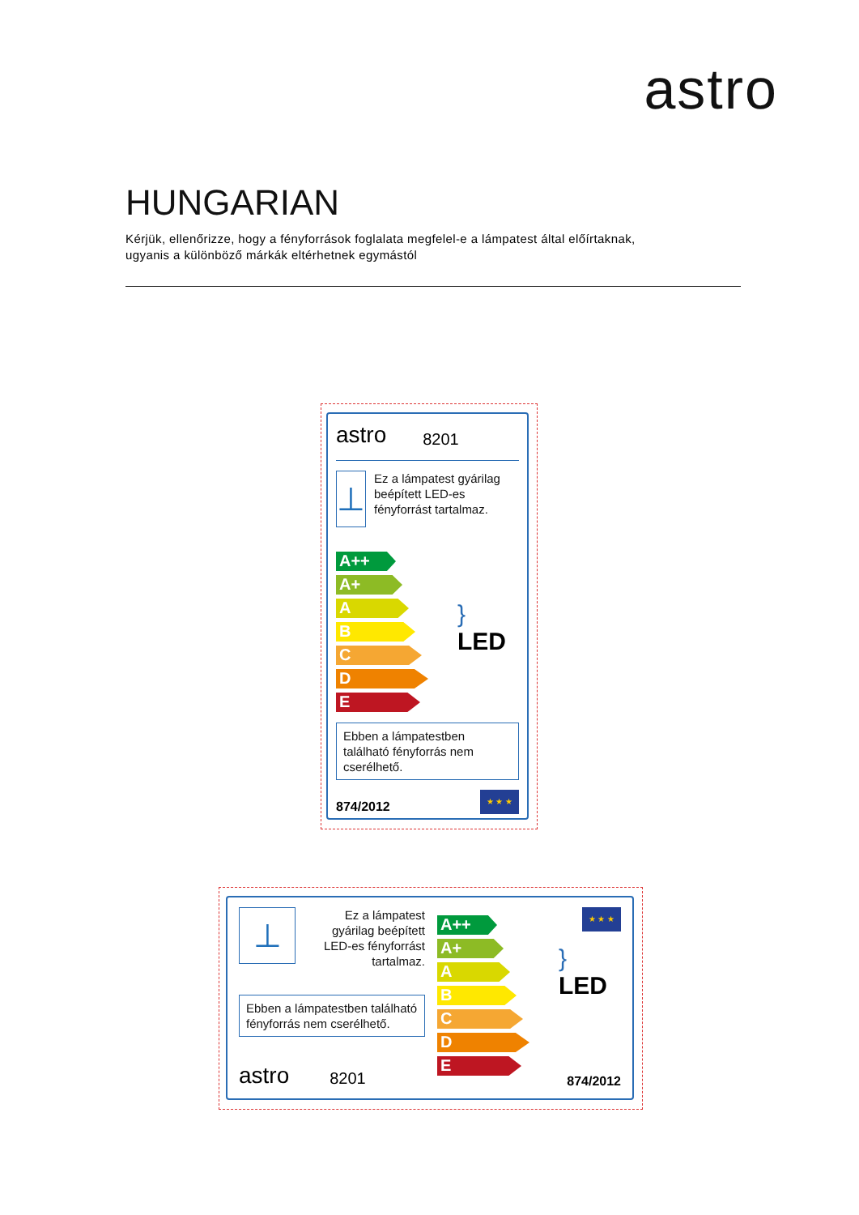astro
HUNGARIAN
Kérjük, ellenőrizze, hogy a fényforrások foglalata megfelel-e a lámpatest által előírtaknak,
ugyanis a különböző márkák eltérhetnek egymástól
astro 8201
⊥
Ez a lámpatest gyárilag beépített LED-es fényforrást tartalmaz.
A++
A+
A
B
C
D
E
} LED
Ebben a lámpatestben található fényforrás nem cserélhető.
874/2012
★ ★ ★
⊥
Ez a lámpatest gyárilag beépített LED-es fényforrást tartalmaz.
Ebben a lámpatestben található fényforrás nem cserélhető.
astro 8201
A++
A+
A
B
C
D
E
★ ★ ★
} LED
874/2012